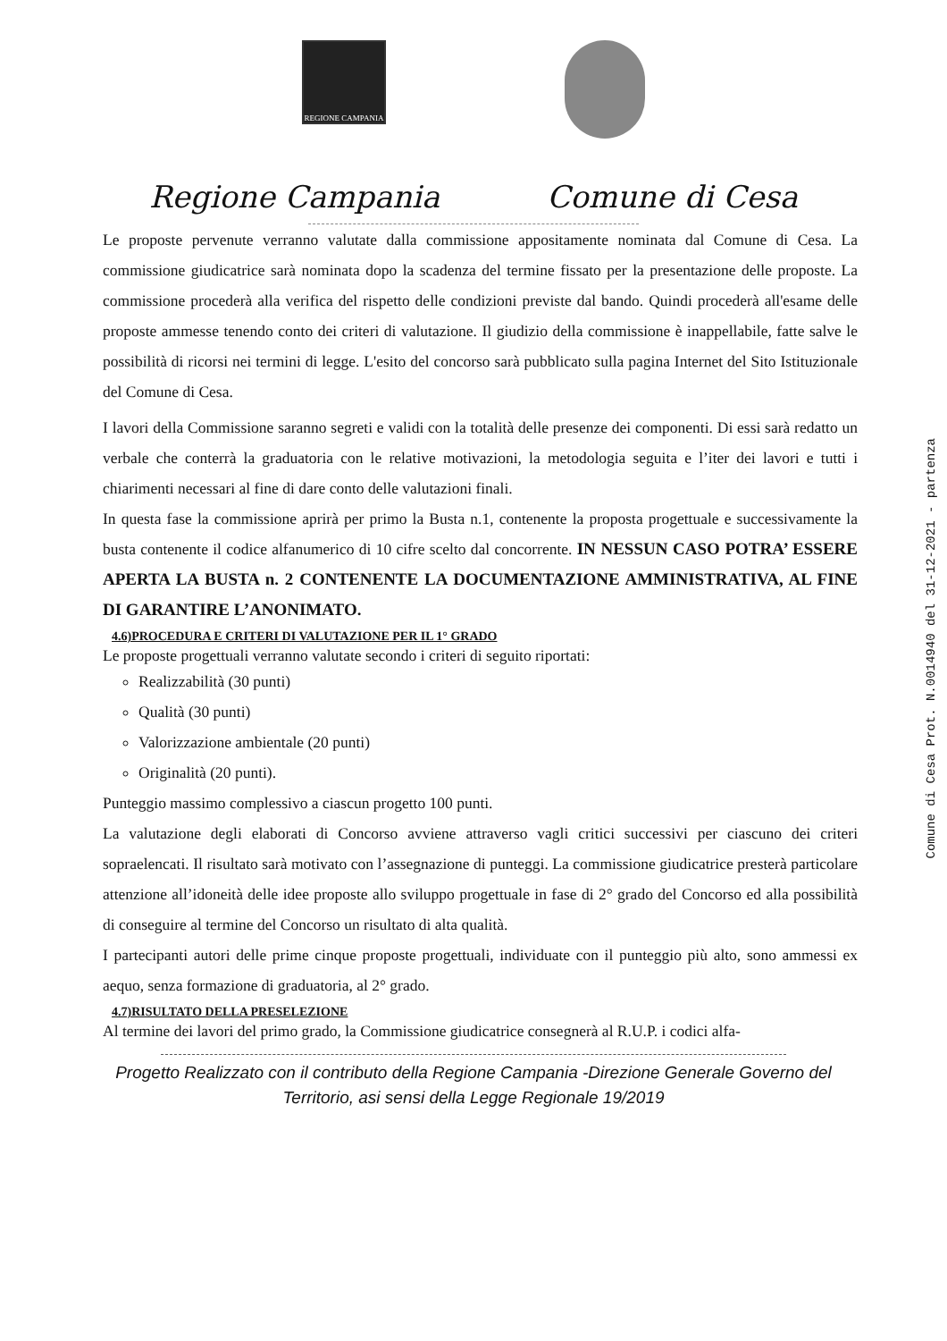REGIONE CAMPANIA
Regione Campania Comune di Cesa
Le proposte pervenute verranno valutate dalla commissione appositamente nominata dal Comune di Cesa. La commissione giudicatrice sarà nominata dopo la scadenza del termine fissato per la presentazione delle proposte. La commissione procederà alla verifica del rispetto delle condizioni previste dal bando. Quindi procederà all'esame delle proposte ammesse tenendo conto dei criteri di valutazione. Il giudizio della commissione è inappellabile, fatte salve le possibilità di ricorsi nei termini di legge. L'esito del concorso sarà pubblicato sulla pagina Internet del Sito Istituzionale del Comune di Cesa.
I lavori della Commissione saranno segreti e validi con la totalità delle presenze dei componenti. Di essi sarà redatto un verbale che conterrà la graduatoria con le relative motivazioni, la metodologia seguita e l’iter dei lavori e tutti i chiarimenti necessari al fine di dare conto delle valutazioni finali.
In questa fase la commissione aprirà per primo la Busta n.1, contenente la proposta progettuale e successivamente la busta contenente il codice alfanumerico di 10 cifre scelto dal concorrente. IN NESSUN CASO POTRA’ ESSERE APERTA LA BUSTA n. 2 CONTENENTE LA DOCUMENTAZIONE AMMINISTRATIVA, AL FINE DI GARANTIRE L’ANONIMATO.
4.6)PROCEDURA E CRITERI DI VALUTAZIONE PER IL 1° GRADO
Le proposte progettuali verranno valutate secondo i criteri di seguito riportati:
Realizzabilità (30 punti)
Qualità (30 punti)
Valorizzazione ambientale (20 punti)
Originalità (20 punti).
Punteggio massimo complessivo a ciascun progetto 100 punti.
La valutazione degli elaborati di Concorso avviene attraverso vagli critici successivi per ciascuno dei criteri sopraelencati. Il risultato sarà motivato con l’assegnazione di punteggi. La commissione giudicatrice presterà particolare attenzione all’idoneità delle idee proposte allo sviluppo progettuale in fase di 2° grado del Concorso ed alla possibilità di conseguire al termine del Concorso un risultato di alta qualità.
I partecipanti autori delle prime cinque proposte progettuali, individuate con il punteggio più alto, sono ammessi ex aequo, senza formazione di graduatoria, al 2° grado.
4.7)RISULTATO DELLA PRESELEZIONE
Al termine dei lavori del primo grado, la Commissione giudicatrice consegnerà al R.U.P. i codici alfa-
Progetto Realizzato con il contributo della Regione Campania -Direzione Generale Governo del
Territorio, asi sensi della Legge Regionale 19/2019
Comune di Cesa Prot. N.0014940 del 31-12-2021 - partenza